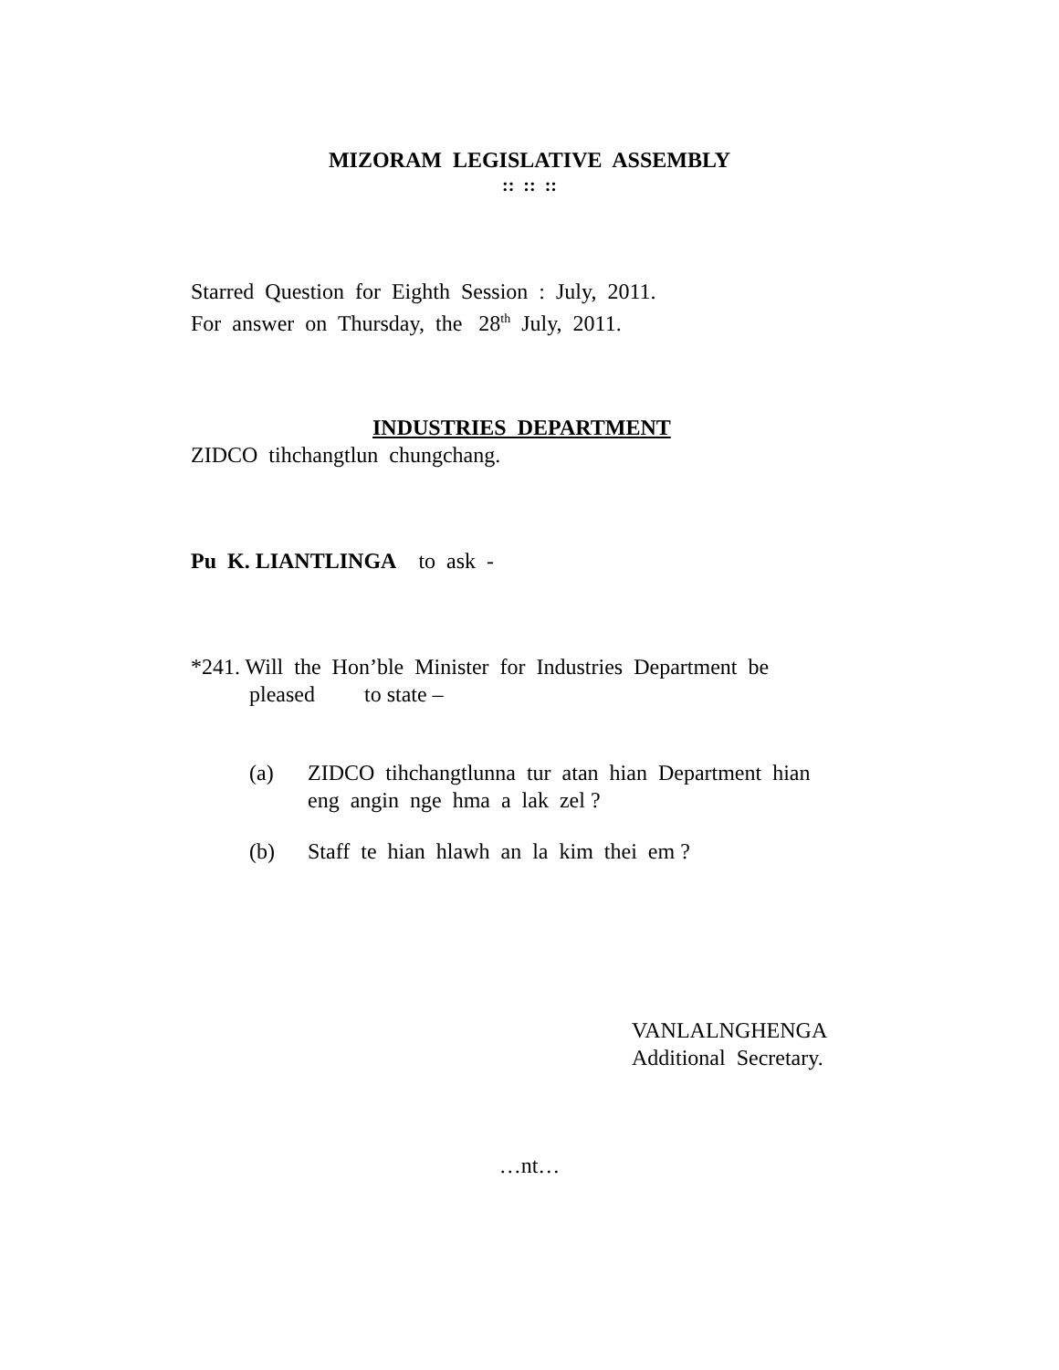MIZORAM LEGISLATIVE ASSEMBLY
:: :: ::
Starred Question for Eighth Session : July, 2011.
For answer on Thursday, the 28<sup>th</sup> July, 2011.
INDUSTRIES DEPARTMENT
ZIDCO tihchangtlun chungchang.
Pu K. LIANTLINGA to ask -
*241. Will the Hon’ble Minister for Industries Department be
pleased to state –
(a) ZIDCO tihchangtlunna tur atan hian Department hian eng angin nge hma a lak zel ?
(b) Staff te hian hlawh an la kim thei em ?
VANLALNGHENGA
Additional Secretary.
…nt…